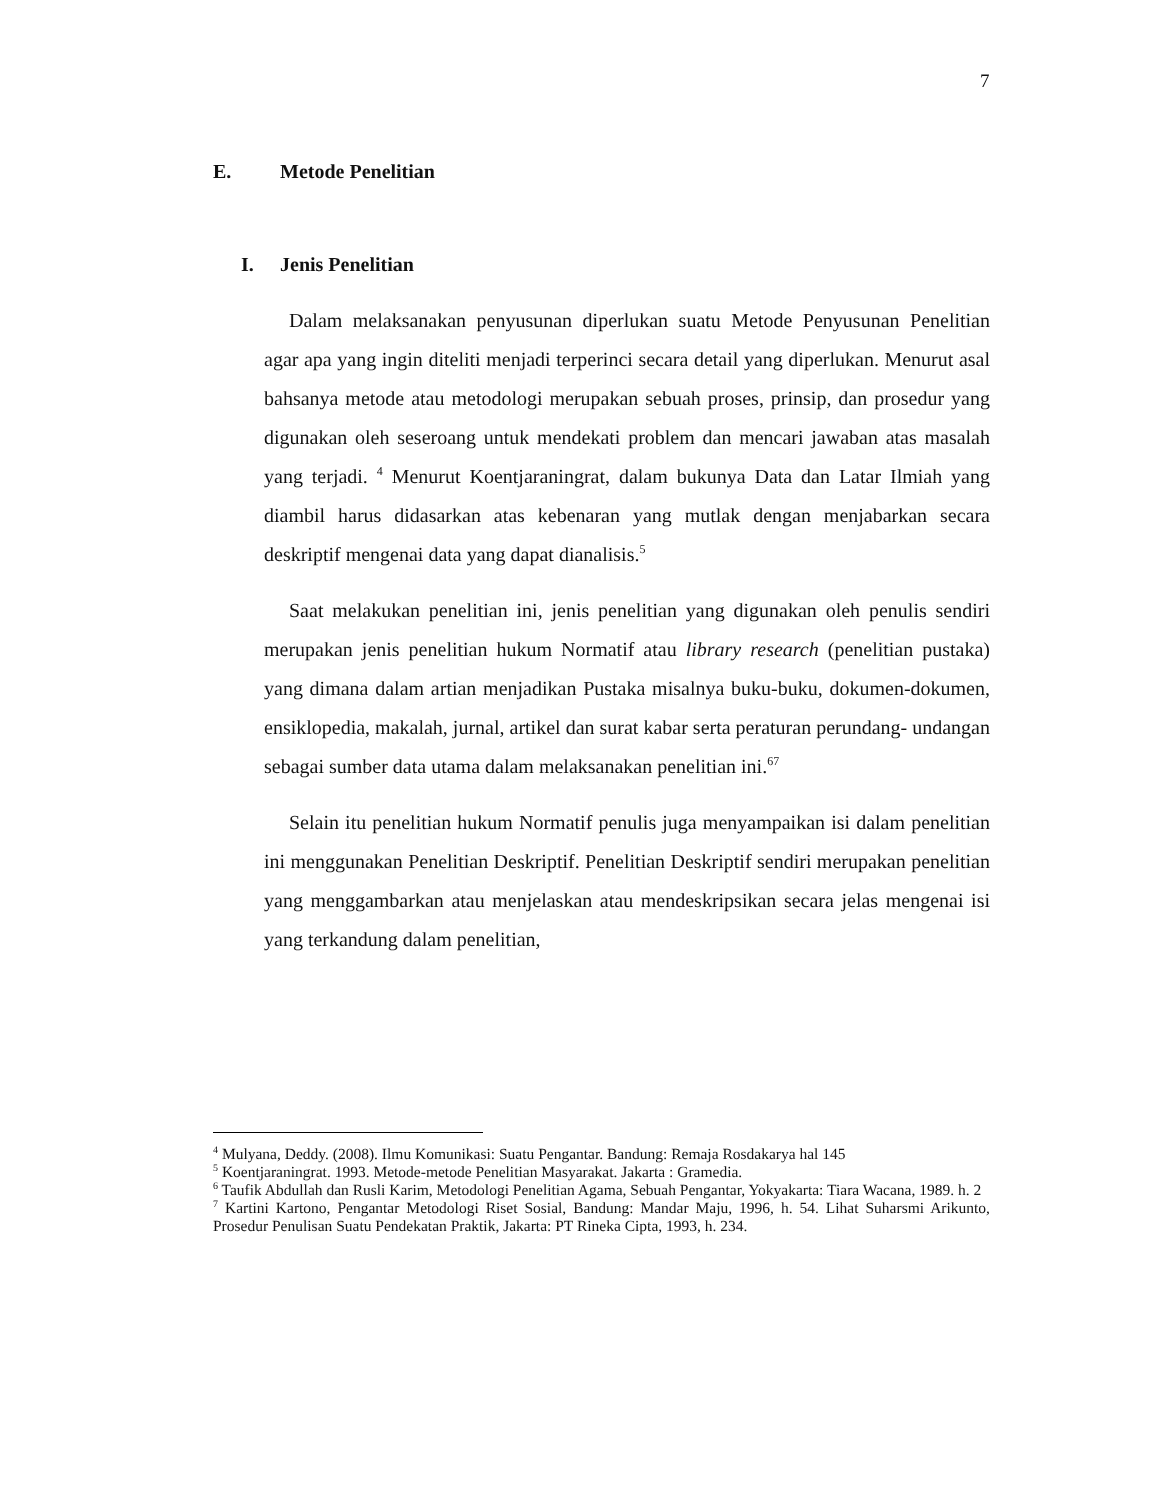7
E. Metode Penelitian
I. Jenis Penelitian
Dalam melaksanakan penyusunan diperlukan suatu Metode Penyusunan Penelitian agar apa yang ingin diteliti menjadi terperinci secara detail yang diperlukan. Menurut asal bahsanya metode atau metodologi merupakan sebuah proses, prinsip, dan prosedur yang digunakan oleh seseroang untuk mendekati problem dan mencari jawaban atas masalah yang terjadi. <sup>4</sup> Menurut Koentjaraningrat, dalam bukunya Data dan Latar Ilmiah yang diambil harus didasarkan atas kebenaran yang mutlak dengan menjabarkan secara deskriptif mengenai data yang dapat dianalisis.<sup>5</sup>
Saat melakukan penelitian ini, jenis penelitian yang digunakan oleh penulis sendiri merupakan jenis penelitian hukum Normatif atau library research (penelitian pustaka) yang dimana dalam artian menjadikan Pustaka misalnya buku-buku, dokumen-dokumen, ensiklopedia, makalah, jurnal, artikel dan surat kabar serta peraturan perundang- undangan sebagai sumber data utama dalam melaksanakan penelitian ini.<sup>67</sup>
Selain itu penelitian hukum Normatif penulis juga menyampaikan isi dalam penelitian ini menggunakan Penelitian Deskriptif. Penelitian Deskriptif sendiri merupakan penelitian yang menggambarkan atau menjelaskan atau mendeskripsikan secara jelas mengenai isi yang terkandung dalam penelitian,
<sup>4</sup> Mulyana, Deddy. (2008). Ilmu Komunikasi: Suatu Pengantar. Bandung: Remaja Rosdakarya hal 145
<sup>5</sup> Koentjaraningrat. 1993. Metode-metode Penelitian Masyarakat. Jakarta : Gramedia.
<sup>6</sup> Taufik Abdullah dan Rusli Karim, Metodologi Penelitian Agama, Sebuah Pengantar, Yokyakarta: Tiara Wacana, 1989. h. 2
<sup>7</sup> Kartini Kartono, Pengantar Metodologi Riset Sosial, Bandung: Mandar Maju, 1996, h. 54. Lihat Suharsmi Arikunto, Prosedur Penulisan Suatu Pendekatan Praktik, Jakarta: PT Rineka Cipta, 1993, h. 234.